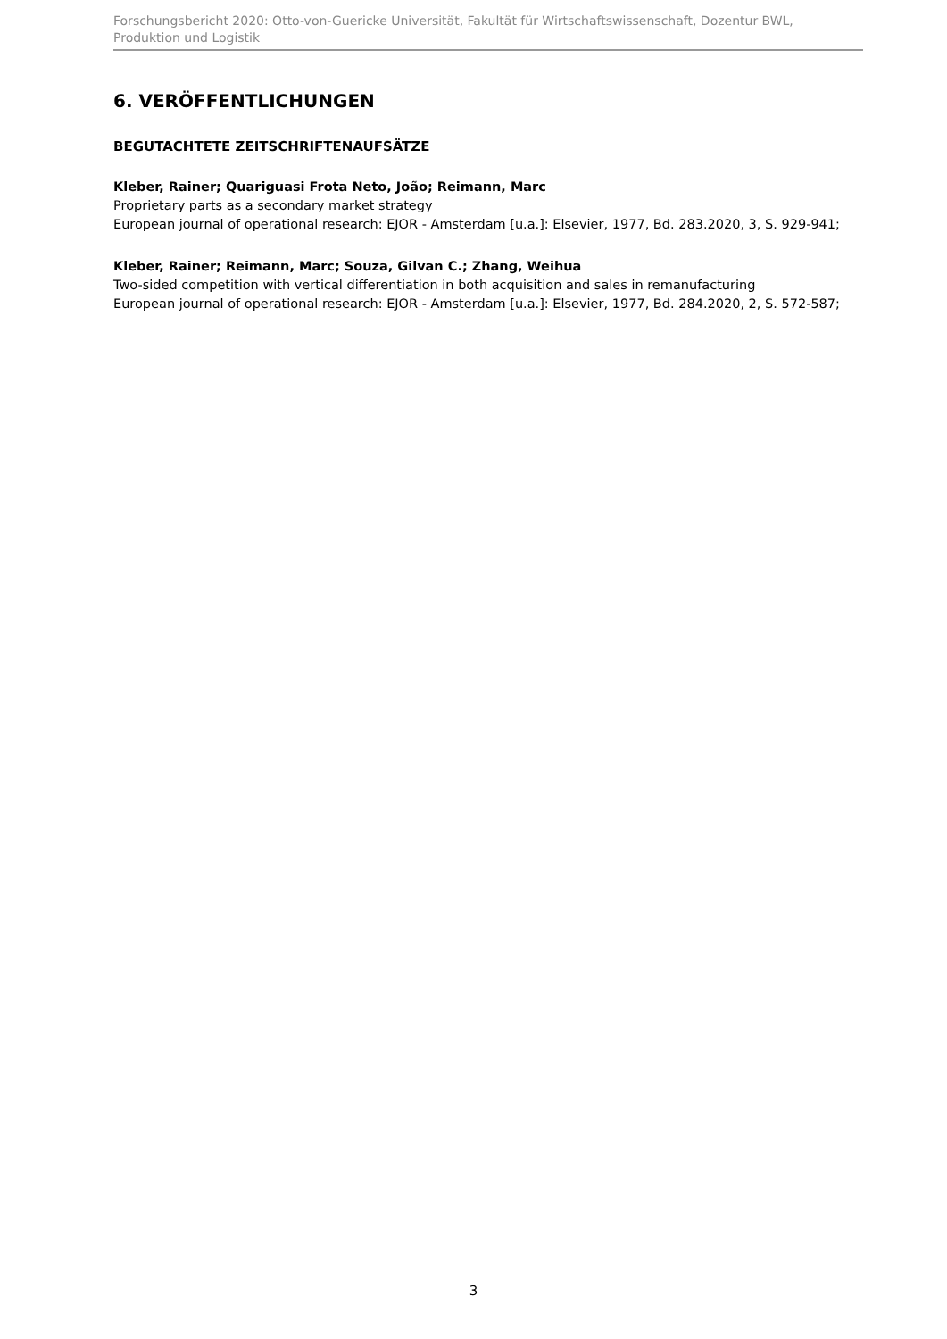Forschungsbericht 2020: Otto-von-Guericke Universität, Fakultät für Wirtschaftswissenschaft, Dozentur BWL, Produktion und Logistik
6. VERÖFFENTLICHUNGEN
BEGUTACHTETE ZEITSCHRIFTENAUFSÄTZE
Kleber, Rainer; Quariguasi Frota Neto, João; Reimann, Marc
Proprietary parts as a secondary market strategy
European journal of operational research: EJOR - Amsterdam [u.a.]: Elsevier, 1977, Bd. 283.2020, 3, S. 929-941;
Kleber, Rainer; Reimann, Marc; Souza, Gilvan C.; Zhang, Weihua
Two-sided competition with vertical differentiation in both acquisition and sales in remanufacturing
European journal of operational research: EJOR - Amsterdam [u.a.]: Elsevier, 1977, Bd. 284.2020, 2, S. 572-587;
3